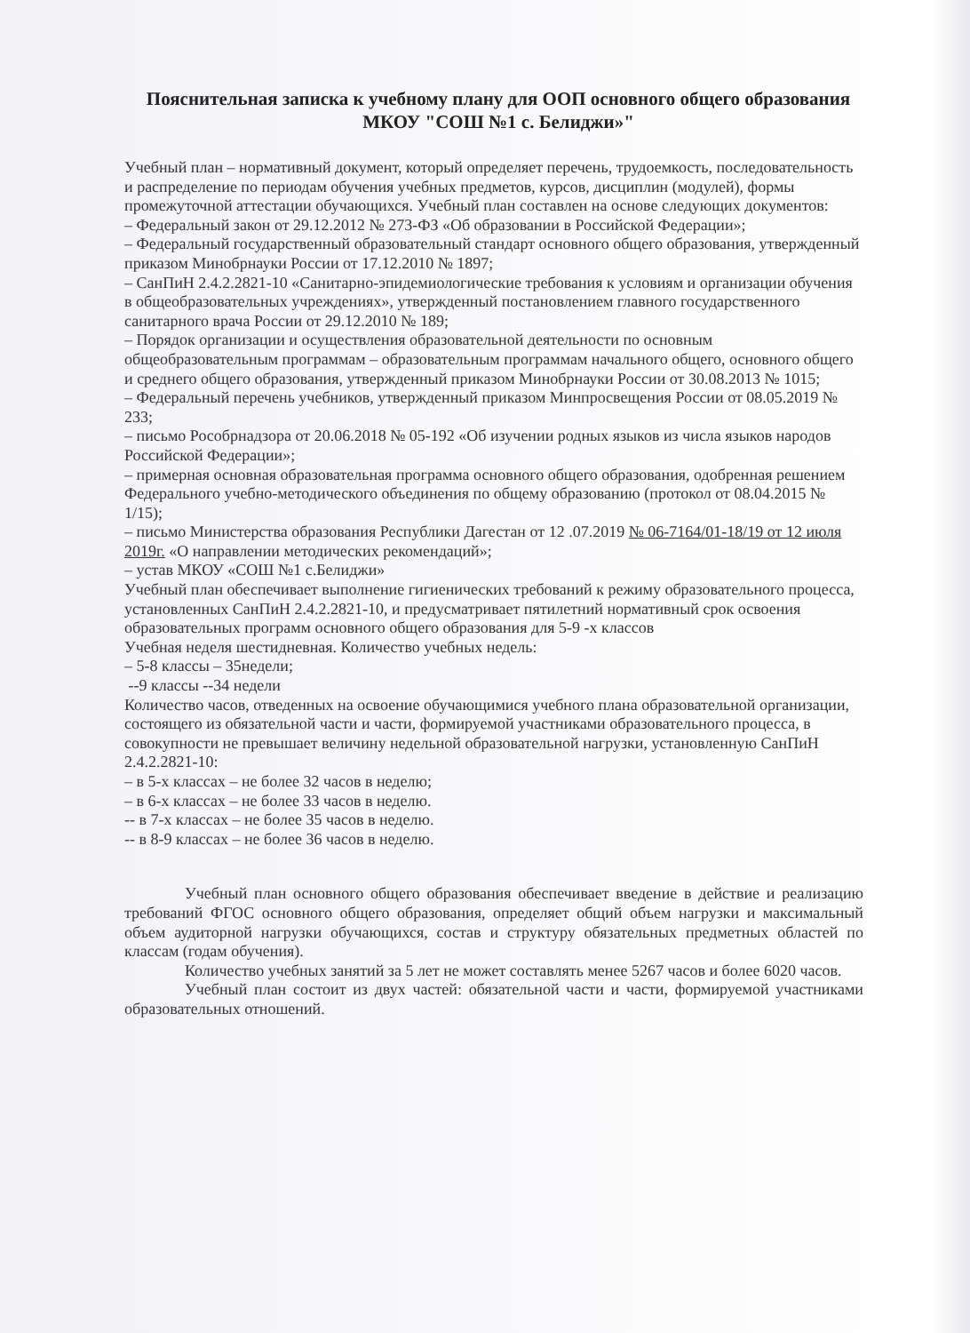Пояснительная записка к учебному плану для ООП основного общего образования
МКОУ "СОШ №1 с. Белиджи»"
Учебный план – нормативный документ, который определяет перечень, трудоемкость, последовательность и распределение по периодам обучения учебных предметов, курсов, дисциплин (модулей), формы промежуточной аттестации обучающихся. Учебный план составлен на основе следующих документов:
– Федеральный закон от 29.12.2012 № 273-ФЗ «Об образовании в Российской Федерации»;
– Федеральный государственный образовательный стандарт основного общего образования, утвержденный приказом Минобрнауки России от 17.12.2010 № 1897;
– СанПиН 2.4.2.2821-10 «Санитарно-эпидемиологические требования к условиям и организации обучения в общеобразовательных учреждениях», утвержденный постановлением главного государственного санитарного врача России от 29.12.2010 № 189;
– Порядок организации и осуществления образовательной деятельности по основным общеобразовательным программам – образовательным программам начального общего, основного общего и среднего общего образования, утвержденный приказом Минобрнауки России от 30.08.2013 № 1015;
– Федеральный перечень учебников, утвержденный приказом Минпросвещения России от 08.05.2019 № 233;
– письмо Рособрнадзора от 20.06.2018 № 05-192 «Об изучении родных языков из числа языков народов Российской Федерации»;
– примерная основная образовательная программа основного общего образования, одобренная решением Федерального учебно-методического объединения по общему образованию (протокол от 08.04.2015 № 1/15);
– письмо Министерства образования Республики Дагестан от 12 .07.2019 № 06-7164/01-18/19 от 12 июля 2019г. «О направлении методических рекомендаций»;
– устав МКОУ «СОШ №1 с.Белиджи»
Учебный план обеспечивает выполнение гигиенических требований к режиму образовательного процесса, установленных СанПиН 2.4.2.2821-10, и предусматривает пятилетний нормативный срок освоения образовательных программ основного общего образования для 5-9 -х классов
Учебная неделя шестидневная. Количество учебных недель:
– 5-8 классы – 35недели;
--9 классы --34 недели
Количество часов, отведенных на освоение обучающимися учебного плана образовательной организации, состоящего из обязательной части и части, формируемой участниками образовательного процесса, в совокупности не превышает величину недельной образовательной нагрузки, установленную СанПиН 2.4.2.2821-10:
– в 5-х классах – не более 32 часов в неделю;
– в 6-х классах – не более 33 часов в неделю.
-- в 7-х классах – не более 35 часов в неделю.
-- в 8-9 классах – не более 36 часов в неделю.
Учебный план основного общего образования обеспечивает введение в действие и реализацию требований ФГОС основного общего образования, определяет общий объем нагрузки и максимальный объем аудиторной нагрузки обучающихся, состав и структуру обязательных предметных областей по классам (годам обучения).
Количество учебных занятий за 5 лет не может составлять менее 5267 часов и более 6020 часов.
Учебный план состоит из двух частей: обязательной части и части, формируемой участниками образовательных отношений.